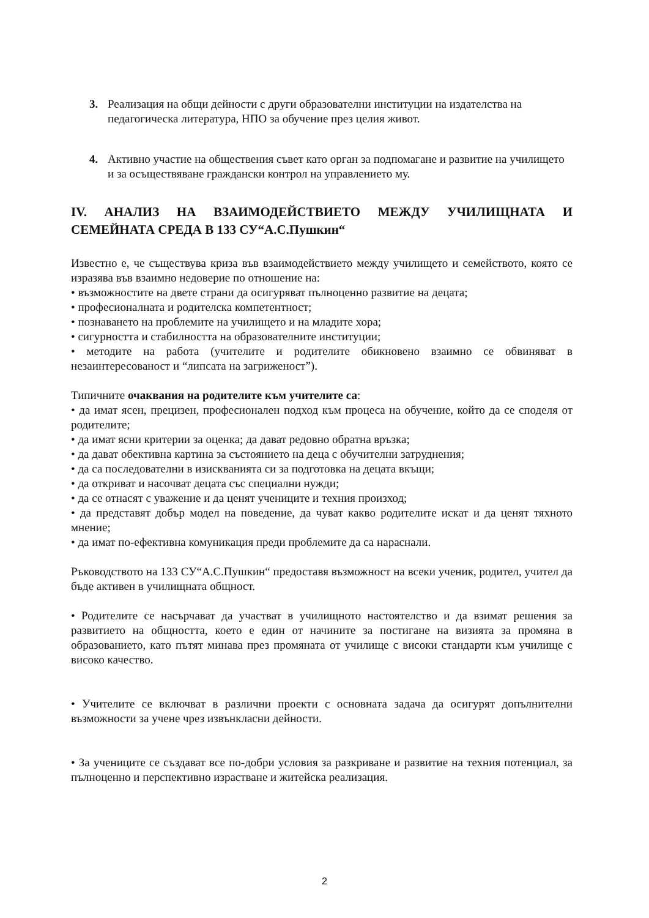3. Реализация на общи дейности с други образователни институции на издателства на педагогическа литература, НПО за обучение през целия живот.
4. Активно участие на обществения съвет като орган за подпомагане и развитие на училището и за осъществяване граждански контрол на управлението му.
IV. АНАЛИЗ НА ВЗАИМОДЕЙСТВИЕТО МЕЖДУ УЧИЛИЩНАТА И СЕМЕЙНАТА СРЕДА В 133 СУ“А.С.Пушкин“
Известно е, че съществува криза във взаимодействието между училището и семейството, която се изразява във взаимно недоверие по отношение на:
• възможностите на двете страни да осигуряват пълноценно развитие на децата;
• професионалната и родителска компетентност;
• познаването на проблемите на училището и на младите хора;
• сигурността и стабилността на образователните институции;
• методите на работа (учителите и родителите обикновено взаимно се обвиняват в незаинтересованост и “липсата на загриженост”).
Типичните очаквания на родителите към учителите са:
• да имат ясен, прецизен, професионален подход към процеса на обучение, който да се споделя от родителите;
• да имат ясни критерии за оценка; да дават редовно обратна връзка;
• да дават обективна картина за състоянието на деца с обучителни затруднения;
• да са последователни в изискванията си за подготовка на децата вкъщи;
• да откриват и насочват децата със специални нужди;
• да се отнасят с уважение и да ценят учениците и техния произход;
• да представят добър модел на поведение, да чуват какво родителите искат и да ценят тяхното мнение;
• да имат по-ефективна комуникация преди проблемите да са нараснали.
Ръководството на 133 СУ“А.С.Пушкин“ предоставя възможност на всеки ученик, родител, учител да бъде активен в училищната общност.
• Родителите се насърчават да участват в училищното настоятелство и да взимат решения за развитието на общността, което е един от начините за постигане на визията за промяна в образованието, като пътят минава през промяната от училище с високи стандарти към училище с високо качество.
• Учителите се включват в различни проекти с основната задача да осигурят допълнителни възможности за учене чрез извънкласни дейности.
• За учениците се създават все по-добри условия за разкриване и развитие на техния потенциал, за пълноценно и перспективно израстване и житейска реализация.
2